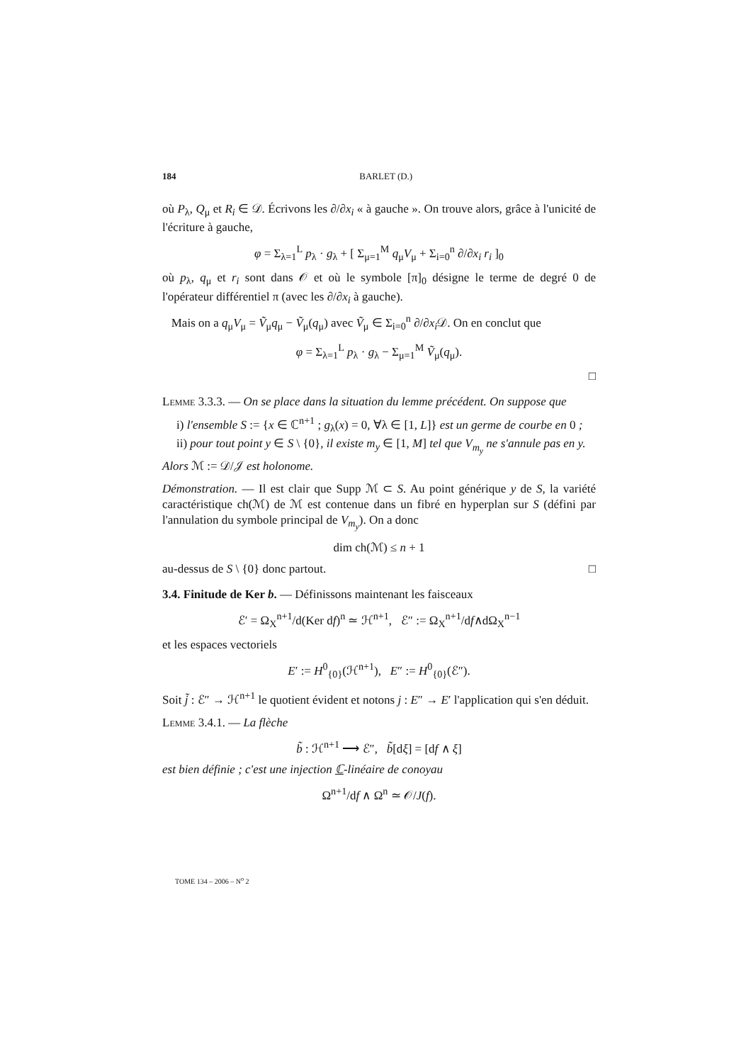184 BARLET (D.)
où P<sub>λ</sub>, Q<sub>μ</sub> et R<sub>i</sub> ∈ 𝒟. Écrivons les ∂/∂x<sub>i</sub> « à gauche ». On trouve alors, grâce à l'unicité de l'écriture à gauche,
φ = Σ<sub>λ=1</sub><sup>L</sup> p<sub>λ</sub> · g<sub>λ</sub> + [ Σ<sub>μ=1</sub><sup>M</sup> q<sub>μ</sub>V<sub>μ</sub> + Σ<sub>i=0</sub><sup>n</sup> ∂/∂x<sub>i</sub> r<sub>i</sub> ]<sub>0</sub>
où p<sub>λ</sub>, q<sub>μ</sub> et r<sub>i</sub> sont dans 𝒪 et où le symbole [π]<sub>0</sub> désigne le terme de degré 0 de l'opérateur différentiel π (avec les ∂/∂x<sub>i</sub> à gauche).
Mais on a q<sub>μ</sub>V<sub>μ</sub> = Ṽ<sub>μ</sub>q<sub>μ</sub> − Ṽ<sub>μ</sub>(q<sub>μ</sub>) avec Ṽ<sub>μ</sub> ∈ Σ<sub>i=0</sub><sup>n</sup> ∂/∂x<sub>i</sub> 𝒟. On en conclut que
φ = Σ<sub>λ=1</sub><sup>L</sup> p<sub>λ</sub> · g<sub>λ</sub> − Σ<sub>μ=1</sub><sup>M</sup> Ṽ<sub>μ</sub>(q<sub>μ</sub>).
□
Lemme 3.3.3. — On se place dans la situation du lemme précédent. On suppose que
i) l'ensemble S := {x ∈ ℂ<sup>n+1</sup> ; g<sub>λ</sub>(x) = 0, ∀λ ∈ [1, L]} est un germe de courbe en 0 ;
ii) pour tout point y ∈ S \ {0}, il existe m<sub>y</sub> ∈ [1, M] tel que V<sub>m<sub>y</sub></sub> ne s'annule pas en y.
Alors ℳ := 𝒟/𝒥 est holonome.
Démonstration. — Il est clair que Supp ℳ ⊂ S. Au point générique y de S, la variété caractéristique ch(ℳ) de ℳ est contenue dans un fibré en hyperplan sur S (défini par l'annulation du symbole principal de V<sub>m<sub>y</sub></sub>). On a donc
dim ch(ℳ) ≤ n + 1
au-dessus de S \ {0} donc partout. □
3.4. Finitude de Ker b. — Définissons maintenant les faisceaux
ℰ′ = Ω<sub>X</sub><sup>n+1</sup>/d(Ker df)<sup>n</sup> ≃ ℋ<sup>n+1</sup>, ℰ″ := Ω<sub>X</sub><sup>n+1</sup>/df∧dΩ<sub>X</sub><sup>n−1</sup>
et les espaces vectoriels
E′ := H<sup>0</sup><sub>{0}</sub>(ℋ<sup>n+1</sup>), E″ := H<sup>0</sup><sub>{0}</sub>(ℰ″).
Soit j̃ : ℰ″ → ℋ<sup>n+1</sup> le quotient évident et notons j : E″ → E′ l'application qui s'en déduit.
Lemme 3.4.1. — La flèche
b̃ : ℋ<sup>n+1</sup> ⟶ ℰ″, b̃[dξ] = [df ∧ ξ]
est bien définie ; c'est une injection ℂ-linéaire de conoyau
Ω<sup>n+1</sup>/df ∧ Ω<sup>n</sup> ≃ 𝒪/J(f).
TOME 134 – 2006 – N<sup>o</sup> 2